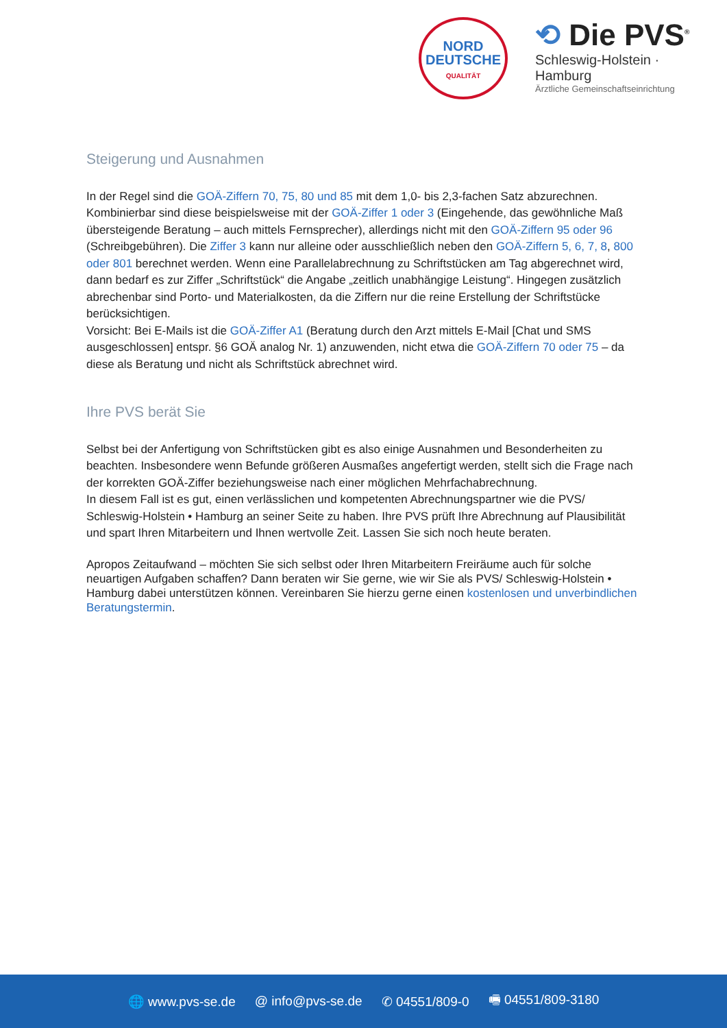NORD
DEUTSCHE
QUALITÄT
⟲ Die PVS<sup>®</sup>
Schleswig-Holstein · Hamburg
Ärztliche Gemeinschaftseinrichtung
Steigerung und Ausnahmen
In der Regel sind die GOÄ-Ziffern 70, 75, 80 und 85 mit dem 1,0- bis 2,3-fachen Satz abzurechnen. Kombinierbar sind diese beispielsweise mit der GOÄ-Ziffer 1 oder 3 (Eingehende, das gewöhnliche Maß übersteigende Beratung – auch mittels Fernsprecher), allerdings nicht mit den GOÄ-Ziffern 95 oder 96 (Schreibgebühren). Die Ziffer 3 kann nur alleine oder ausschließlich neben den GOÄ-Ziffern 5, 6, 7, 8, 800 oder 801 berechnet werden. Wenn eine Parallelabrechnung zu Schriftstücken am Tag abgerechnet wird, dann bedarf es zur Ziffer „Schriftstück“ die Angabe „zeitlich unabhängige Leistung“. Hingegen zusätzlich abrechenbar sind Porto- und Materialkosten, da die Ziffern nur die reine Erstellung der Schriftstücke berücksichtigen.
Vorsicht: Bei E-Mails ist die GOÄ-Ziffer A1 (Beratung durch den Arzt mittels E-Mail [Chat und SMS ausgeschlossen] entspr. §6 GOÄ analog Nr. 1) anzuwenden, nicht etwa die GOÄ-Ziffern 70 oder 75 – da diese als Beratung und nicht als Schriftstück abrechnet wird.
Ihre PVS berät Sie
Selbst bei der Anfertigung von Schriftstücken gibt es also einige Ausnahmen und Besonderheiten zu beachten. Insbesondere wenn Befunde größeren Ausmaßes angefertigt werden, stellt sich die Frage nach der korrekten GOÄ-Ziffer beziehungsweise nach einer möglichen Mehrfachabrechnung.
In diesem Fall ist es gut, einen verlässlichen und kompetenten Abrechnungspartner wie die PVS/ Schleswig-Holstein • Hamburg an seiner Seite zu haben. Ihre PVS prüft Ihre Abrechnung auf Plausibilität und spart Ihren Mitarbeitern und Ihnen wertvolle Zeit. Lassen Sie sich noch heute beraten.
Apropos Zeitaufwand – möchten Sie sich selbst oder Ihren Mitarbeitern Freiräume auch für solche neuartigen Aufgaben schaffen? Dann beraten wir Sie gerne, wie wir Sie als PVS/ Schleswig-Holstein • Hamburg dabei unterstützen können. Vereinbaren Sie hierzu gerne einen kostenlosen und unverbindlichen Beratungstermin.
🌐 www.pvs-se.de @ info@pvs-se.de ✆ 04551/809-0 🖷 04551/809-3180